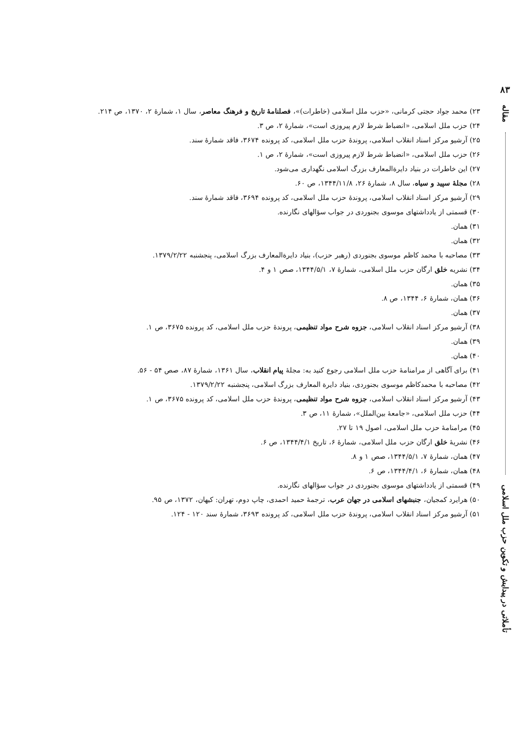۸۳
مقاله
تأملاتی در پیدایش و تکوین حزب ملل اسلامی
۲۳) محمد جواد حجتی کرمانی، «حزب ملل اسلامی (خاطرات)»، فصلنامهٔ تاریخ و فرهنگ معاصر، سال ۱، شمارهٔ ۲، ۱۳۷۰، ص ۲۱۴.
۲۴) حزب ملل اسلامی، «انضباط شرط لازم پیروزی است»، شمارهٔ ۲، ص ۳.
۲۵) آرشیو مرکز اسناد انقلاب اسلامی، پروندهٔ حزب ملل اسلامی، کد پرونده ۳۶۷۴، فاقد شمارهٔ سند.
۲۶) حزب ملل اسلامی، «انضباط شرط لازم پیروزی است»، شمارهٔ ۲، ص ۱.
۲۷) این خاطرات در بنیاد دایرة‌المعارف بزرگ اسلامی نگهداری می‌شود.
۲۸) مجلهٔ سپید و سیاه، سال ۸، شمارهٔ ۲۶، ۱۳۴۴/۱۱/۸، ص ۶۰.
۲۹) آرشیو مرکز اسناد انقلاب اسلامی، پروندهٔ حزب ملل اسلامی، کد پرونده ۳۶۹۴، فاقد شمارهٔ سند.
۳۰) قسمتی از یادداشتهای موسوی بجنوردی در جواب سؤالهای نگارنده.
۳۱) همان.
۳۲) همان.
۳۳) مصاحبه با محمد کاظم موسوی بجنوردی (رهبر حزب)، بنیاد دایرةالمعارف بزرگ اسلامی، پنجشنبه ۱۳۷۹/۲/۲۲.
۳۴) نشریه خلق ارگان حزب ملل اسلامی، شمارهٔ ۷، ۱۳۴۴/۵/۱، صص ۱ و ۴.
۳۵) همان.
۳۶) همان، شمارهٔ ۶، ۱۳۴۴، ص ۸.
۳۷) همان.
۳۸) آرشیو مرکز اسناد انقلاب اسلامی، جزوه شرح مواد تنظیمی، پروندهٔ حزب ملل اسلامی، کد پرونده ۳۶۷۵، ص ۱.
۳۹) همان.
۴۰) همان.
۴۱) برای آگاهی از مرامنامهٔ حزب ملل اسلامی رجوع کنید به: مجلهٔ پیام انقلاب، سال ۱۳۶۱، شمارهٔ ۸۷، صص ۵۴ - ۵۶.
۴۲) مصاحبه با محمدکاظم موسوی بجنوردی، بنیاد دایرة المعارف بزرگ اسلامی، پنجشنبه ۱۳۷۹/۲/۲۲.
۴۳) آرشیو مرکز اسناد انقلاب اسلامی، جزوه شرح مواد تنظیمی، پروندهٔ حزب ملل اسلامی، کد پرونده ۳۶۷۵، ص ۱.
۴۴) حزب ملل اسلامی، «جامعهٔ بین‌الملل»، شمارهٔ ۱۱، ص ۳.
۴۵) مرامنامهٔ حزب ملل اسلامی، اصول ۱۹ تا ۲۷.
۴۶) نشریهٔ خلق ارگان حزب ملل اسلامی، شمارهٔ ۶، تاریخ ۱۳۴۴/۴/۱، ص ۶.
۴۷) همان، شمارهٔ ۷، ۱۳۴۴/۵/۱، صص ۱ و ۸.
۴۸) همان، شمارهٔ ۶، ۱۳۴۴/۴/۱، ص ۶.
۴۹) قسمتی از یادداشتهای موسوی بجنوردی در جواب سؤالهای نگارنده.
۵۰) هرایرد کمجیان، جنبشهای اسلامی در جهان عرب، ترجمهٔ حمید احمدی، چاپ دوم، تهران: کیهان، ۱۳۷۲، ص ۹۵.
۵۱) آرشیو مرکز اسناد انقلاب اسلامی، پروندهٔ حزب ملل اسلامی، کد پرونده ۳۶۹۳، شمارهٔ سند ۱۲۰ - ۱۲۴.